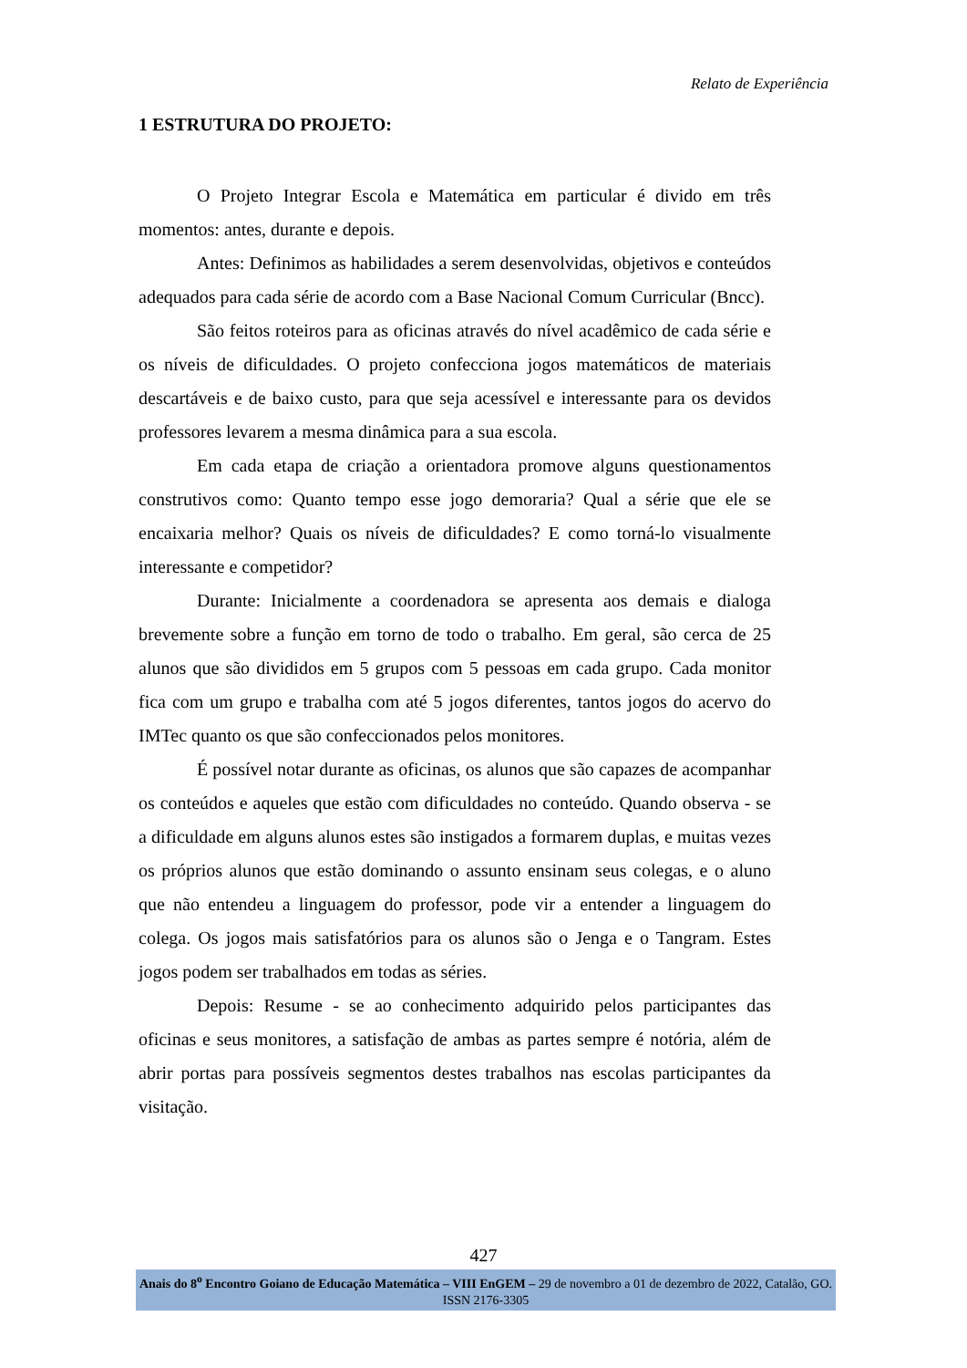Relato de Experiência
1 ESTRUTURA DO PROJETO:
O Projeto Integrar Escola e Matemática em particular é divido em três momentos: antes, durante e depois.
Antes: Definimos as habilidades a serem desenvolvidas, objetivos e conteúdos adequados para cada série de acordo com a Base Nacional Comum Curricular (Bncc).
São feitos roteiros para as oficinas através do nível acadêmico de cada série e os níveis de dificuldades. O projeto confecciona jogos matemáticos de materiais descartáveis e de baixo custo, para que seja acessível e interessante para os devidos professores levarem a mesma dinâmica para a sua escola.
Em cada etapa de criação a orientadora promove alguns questionamentos construtivos como: Quanto tempo esse jogo demoraria? Qual a série que ele se encaixaria melhor? Quais os níveis de dificuldades? E como torná-lo visualmente interessante e competidor?
Durante: Inicialmente a coordenadora se apresenta aos demais e dialoga brevemente sobre a função em torno de todo o trabalho. Em geral, são cerca de 25 alunos que são divididos em 5 grupos com 5 pessoas em cada grupo. Cada monitor fica com um grupo e trabalha com até 5 jogos diferentes, tantos jogos do acervo do IMTec quanto os que são confeccionados pelos monitores.
É possível notar durante as oficinas, os alunos que são capazes de acompanhar os conteúdos e aqueles que estão com dificuldades no conteúdo. Quando observa - se a dificuldade em alguns alunos estes são instigados a formarem duplas, e muitas vezes os próprios alunos que estão dominando o assunto ensinam seus colegas, e o aluno que não entendeu a linguagem do professor, pode vir a entender a linguagem do colega. Os jogos mais satisfatórios para os alunos são o Jenga e o Tangram. Estes jogos podem ser trabalhados em todas as séries.
Depois: Resume - se ao conhecimento adquirido pelos participantes das oficinas e seus monitores, a satisfação de ambas as partes sempre é notória, além de abrir portas para possíveis segmentos destes trabalhos nas escolas participantes da visitação.
427
Anais do 8<sup>o</sup> Encontro Goiano de Educação Matemática – VIII EnGEM – 29 de novembro a 01 de dezembro de 2022, Catalão, GO. ISSN 2176-3305